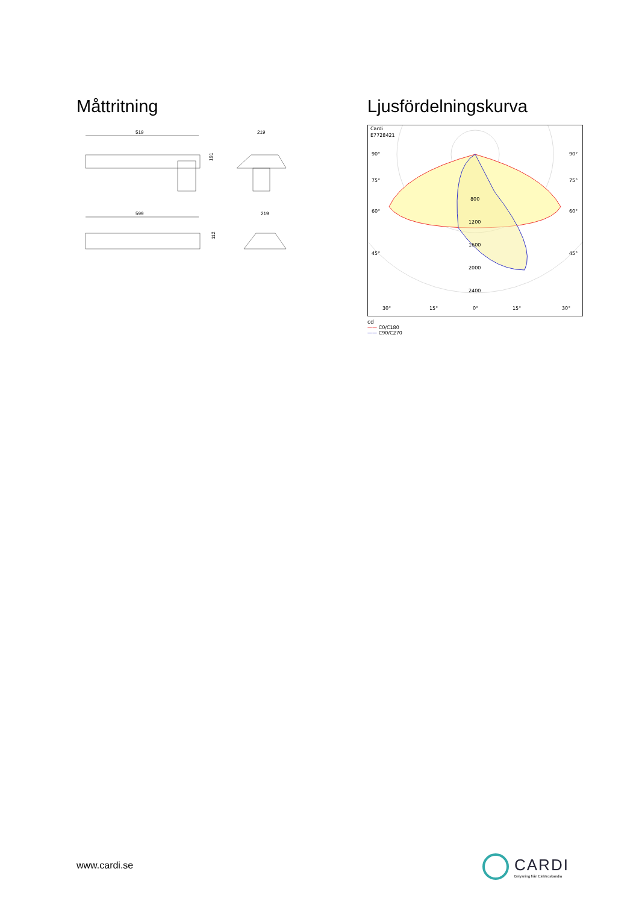Måttritning
519
191
219
599
112
219
Ljusfördelningskurva
Cardi
E7728421
90°
90°
75°
75°
60°
60°
45°
45°
800
1200
1600
2000
2400
30°
15°
0°
15°
30°
cd
—— C0/C180
—— C90/C270
www.cardi.se
CARDI
Belysning från Elektroskandia